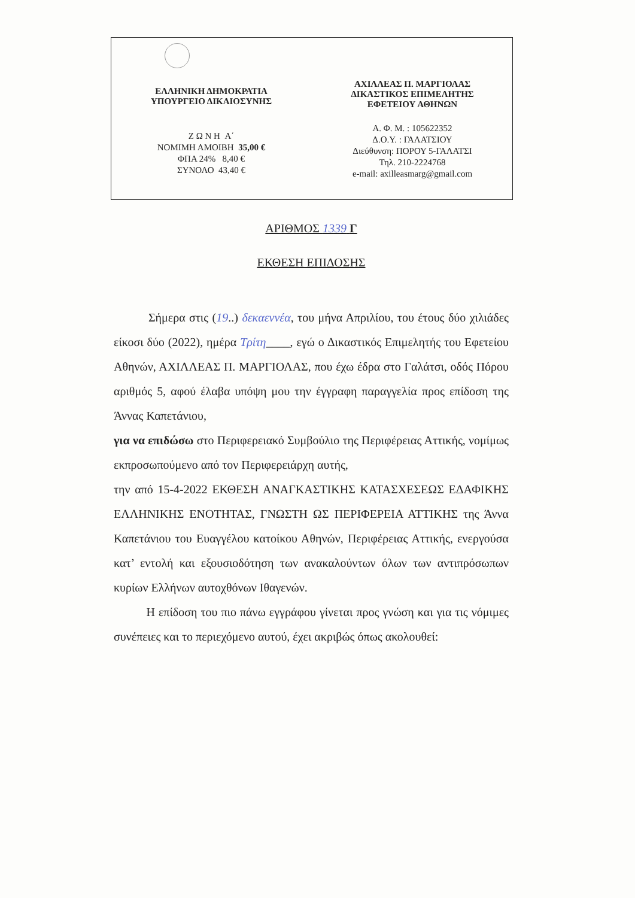ΕΛΛΗΝΙΚΗ ΔΗΜΟΚΡΑΤΙΑ
ΥΠΟΥΡΓΕΙΟ ΔΙΚΑΙΟΣΥΝΗΣ
Ζ Ω Ν Η Α΄
ΝΟΜΙΜΗ ΑΜΟΙΒΗ 35,00 €
ΦΠΑ 24% 8,40 €
ΣΥΝΟΛΟ 43,40 €
ΑΧΙΛΛΕΑΣ Π. ΜΑΡΓΙΟΛΑΣ
ΔΙΚΑΣΤΙΚΟΣ ΕΠΙΜΕΛΗΤΗΣ
ΕΦΕΤΕΙΟΥ ΑΘΗΝΩΝ
Α. Φ. Μ. : 105622352
Δ.Ο.Υ. : ΓΑΛΑΤΣΙΟΥ
Διεύθυνση: ΠΟΡΟΥ 5-ΓΑΛΑΤΣΙ
Τηλ. 210-2224768
e-mail: axilleasmarg@gmail.com
ΑΡΙΘΜΟΣ 1339 Γ
ΕΚΘΕΣΗ ΕΠΙΔΟΣΗΣ
Σήμερα στις (19..) δεκαεννέα, του μήνα Απριλίου, του έτους δύο χιλιάδες είκοσι δύο (2022), ημέρα Τρίτη____, εγώ ο Δικαστικός Επιμελητής του Εφετείου Αθηνών, ΑΧΙΛΛΕΑΣ Π. ΜΑΡΓΙΟΛΑΣ, που έχω έδρα στο Γαλάτσι, οδός Πόρου αριθμός 5, αφού έλαβα υπόψη μου την έγγραφη παραγγελία προς επίδοση της Άννας Καπετάνιου,
για να επιδώσω στο Περιφερειακό Συμβούλιο της Περιφέρειας Αττικής, νομίμως εκπροσωπούμενο από τον Περιφερειάρχη αυτής,
την από 15-4-2022 ΕΚΘΕΣΗ ΑΝΑΓΚΑΣΤΙΚΗΣ ΚΑΤΑΣΧΕΣΕΩΣ ΕΔΑΦΙΚΗΣ ΕΛΛΗΝΙΚΗΣ ΕΝΟΤΗΤΑΣ, ΓΝΩΣΤΗ ΩΣ ΠΕΡΙΦΕΡΕΙΑ ΑΤΤΙΚΗΣ της Άννα Καπετάνιου του Ευαγγέλου κατοίκου Αθηνών, Περιφέρειας Αττικής, ενεργούσα κατ’ εντολή και εξουσιοδότηση των ανακαλούντων όλων των αντιπρόσωπων κυρίων Ελλήνων αυτοχθόνων Ιθαγενών.
Η επίδοση του πιο πάνω εγγράφου γίνεται προς γνώση και για τις νόμιμες συνέπειες και το περιεχόμενο αυτού, έχει ακριβώς όπως ακολουθεί: